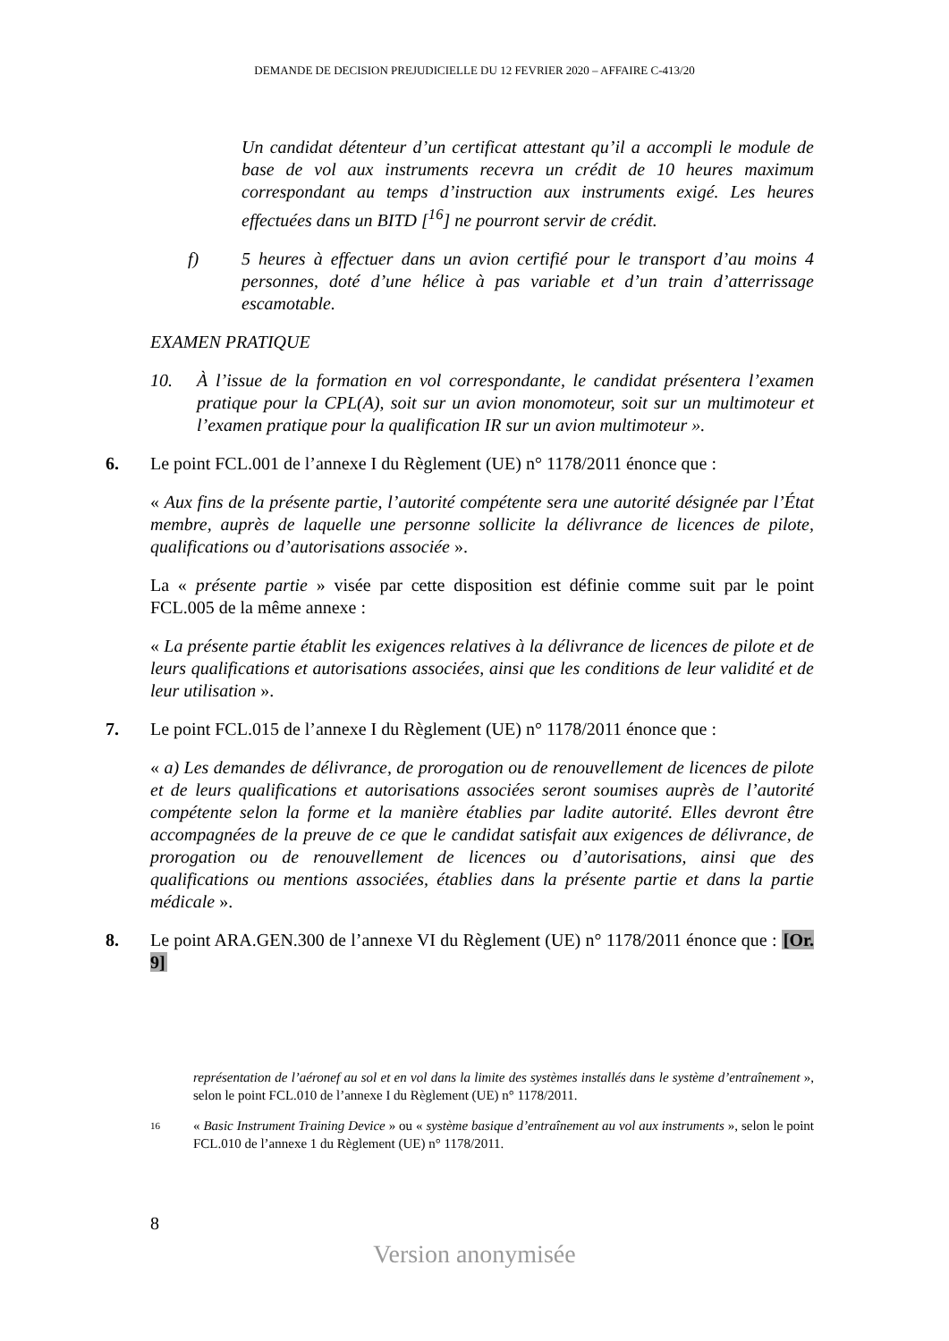DEMANDE DE DECISION PREJUDICIELLE DU 12 FEVRIER 2020 – AFFAIRE C-413/20
Un candidat détenteur d’un certificat attestant qu’il a accompli le module de base de vol aux instruments recevra un crédit de 10 heures maximum correspondant au temps d’instruction aux instruments exigé. Les heures effectuées dans un BITD [<sup>16</sup>] ne pourront servir de crédit.
f) 5 heures à effectuer dans un avion certifié pour le transport d’au moins 4 personnes, doté d’une hélice à pas variable et d’un train d’atterrissage escamotable.
EXAMEN PRATIQUE
10. À l’issue de la formation en vol correspondante, le candidat présentera l’examen pratique pour la CPL(A), soit sur un avion monomoteur, soit sur un multimoteur et l’examen pratique pour la qualification IR sur un avion multimoteur ».
6. Le point FCL.001 de l’annexe I du Règlement (UE) n° 1178/2011 énonce que :
« Aux fins de la présente partie, l’autorité compétente sera une autorité désignée par l’État membre, auprès de laquelle une personne sollicite la délivrance de licences de pilote, qualifications ou d’autorisations associée ».
La « présente partie » visée par cette disposition est définie comme suit par le point FCL.005 de la même annexe :
« La présente partie établit les exigences relatives à la délivrance de licences de pilote et de leurs qualifications et autorisations associées, ainsi que les conditions de leur validité et de leur utilisation ».
7. Le point FCL.015 de l’annexe I du Règlement (UE) n° 1178/2011 énonce que :
« a) Les demandes de délivrance, de prorogation ou de renouvellement de licences de pilote et de leurs qualifications et autorisations associées seront soumises auprès de l’autorité compétente selon la forme et la manière établies par ladite autorité. Elles devront être accompagnées de la preuve de ce que le candidat satisfait aux exigences de délivrance, de prorogation ou de renouvellement de licences ou d’autorisations, ainsi que des qualifications ou mentions associées, établies dans la présente partie et dans la partie médicale ».
8. Le point ARA.GEN.300 de l’annexe VI du Règlement (UE) n° 1178/2011 énonce que : [Or. 9]
représentation de l’aéronef au sol et en vol dans la limite des systèmes installés dans le système d’entraînement », selon le point FCL.010 de l’annexe I du Règlement (UE) n° 1178/2011.
16
« Basic Instrument Training Device » ou « système basique d’entraînement au vol aux instruments », selon le point FCL.010 de l’annexe 1 du Règlement (UE) n° 1178/2011.
8
Version anonymisée